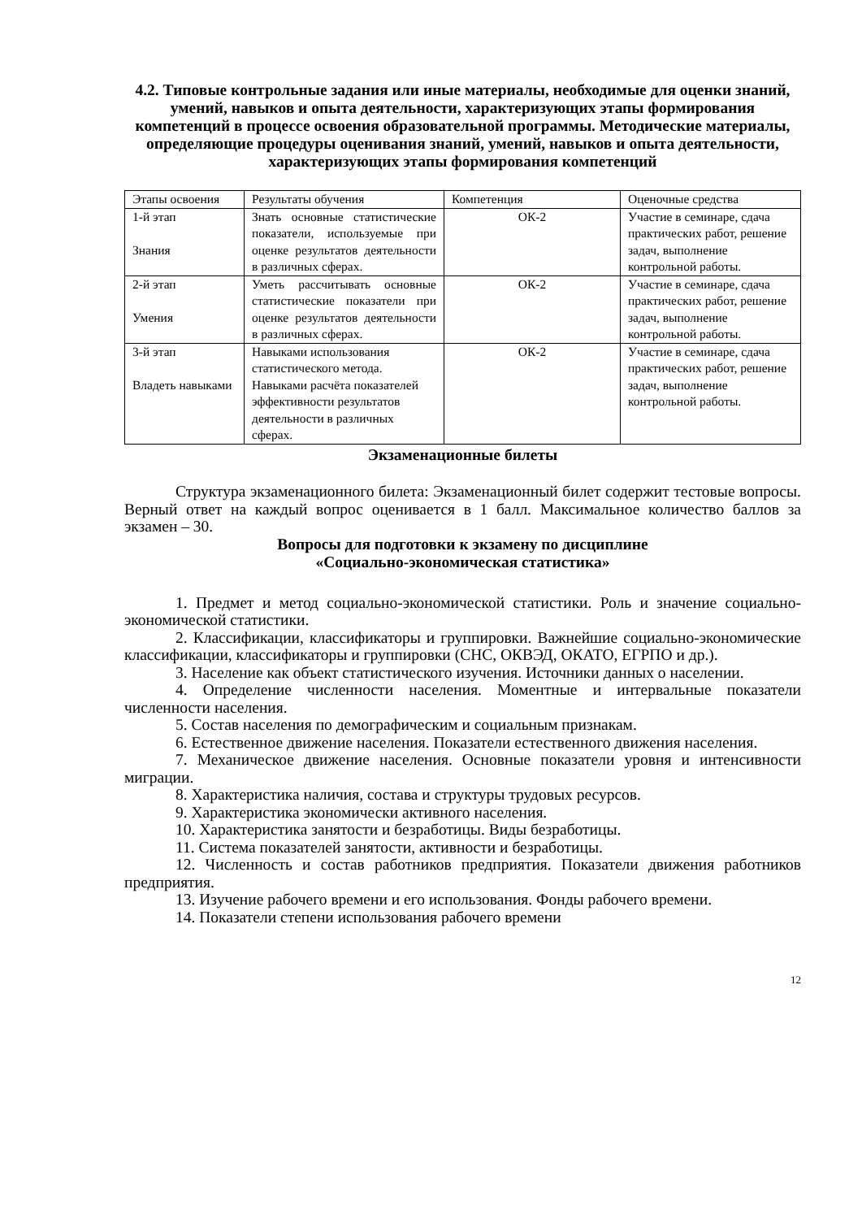4.2. Типовые контрольные задания или иные материалы, необходимые для оценки знаний, умений, навыков и опыта деятельности, характеризующих этапы формирования компетенций в процессе освоения образовательной программы. Методические материалы, определяющие процедуры оценивания знаний, умений, навыков и опыта деятельности, характеризующих этапы формирования компетенций
| Этапы освоения | Результаты обучения | Компетенция | Оценочные средства |
| 1-й этап Знания | Знать основные статистические показатели, используемые при оценке результатов деятельности в различных сферах. | ОК-2 | Участие в семинаре, сдача практических работ, решение задач, выполнение контрольной работы. |
| 2-й этап Умения | Уметь рассчитывать основные статистические показатели при оценке результатов деятельности в различных сферах. | ОК-2 | Участие в семинаре, сдача практических работ, решение задач, выполнение контрольной работы. |
| 3-й этап Владеть навыками | Навыками использования статистического метода. Навыками расчёта показателей эффективности результатов деятельности в различных сферах. | ОК-2 | Участие в семинаре, сдача практических работ, решение задач, выполнение контрольной работы. |
Экзаменационные билеты
Структура экзаменационного билета: Экзаменационный билет содержит тестовые вопросы. Верный ответ на каждый вопрос оценивается в 1 балл. Максимальное количество баллов за экзамен – 30.
Вопросы для подготовки к экзамену по дисциплине
«Социально-экономическая статистика»
1. Предмет и метод социально-экономической статистики. Роль и значение социально-экономической статистики.
2. Классификации, классификаторы и группировки. Важнейшие социально-экономические классификации, классификаторы и группировки (СНС, ОКВЭД, ОКАТО, ЕГРПО и др.).
3. Население как объект статистического изучения. Источники данных о населении.
4. Определение численности населения. Моментные и интервальные показатели численности населения.
5. Состав населения по демографическим и социальным признакам.
6. Естественное движение населения. Показатели естественного движения населения.
7. Механическое движение населения. Основные показатели уровня и интенсивности миграции.
8. Характеристика наличия, состава и структуры трудовых ресурсов.
9. Характеристика экономически активного населения.
10. Характеристика занятости и безработицы. Виды безработицы.
11. Система показателей занятости, активности и безработицы.
12. Численность и состав работников предприятия. Показатели движения работников предприятия.
13. Изучение рабочего времени и его использования. Фонды рабочего времени.
14. Показатели степени использования рабочего времени
12